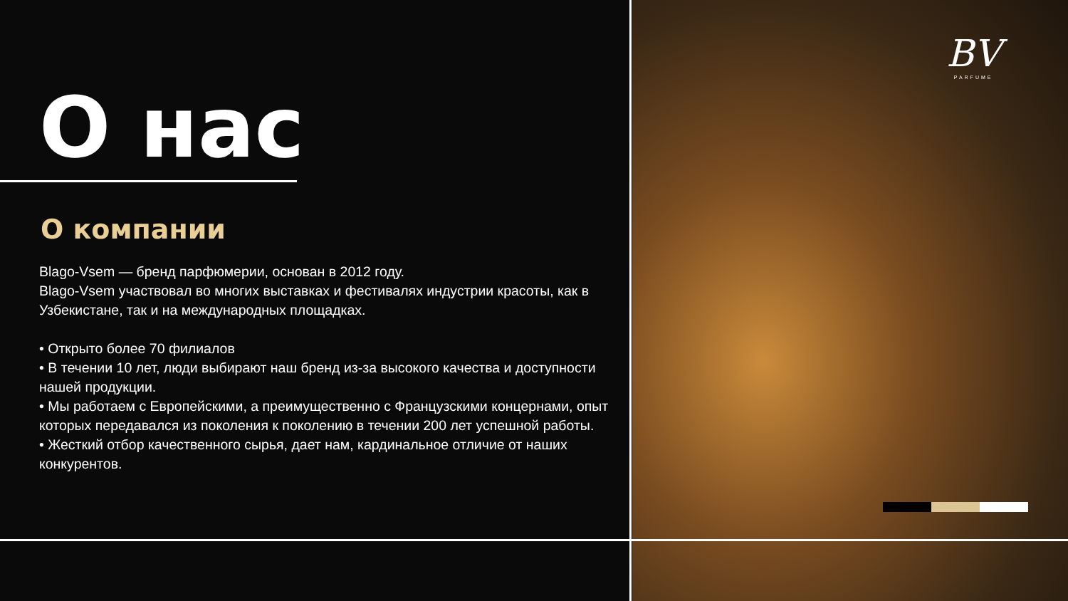О нас
О компании
Blago-Vsem — бренд парфюмерии, основан в 2012 году.
Blago-Vsem участвовал во многих выставках и фестивалях индустрии красоты, как в Узбекистане, так и на международных площадках.
• Открыто более 70 филиалов
• В течении 10 лет, люди выбирают наш бренд из-за высокого качества и доступности нашей продукции.
• Мы работаем с Европейскими, а преимущественно с Французскими концернами, опыт которых передавался из поколения к поколению в течении 200 лет успешной работы.
• Жесткий отбор качественного сырья, дает нам, кардинальное отличие от наших конкурентов.
BV
PARFUME